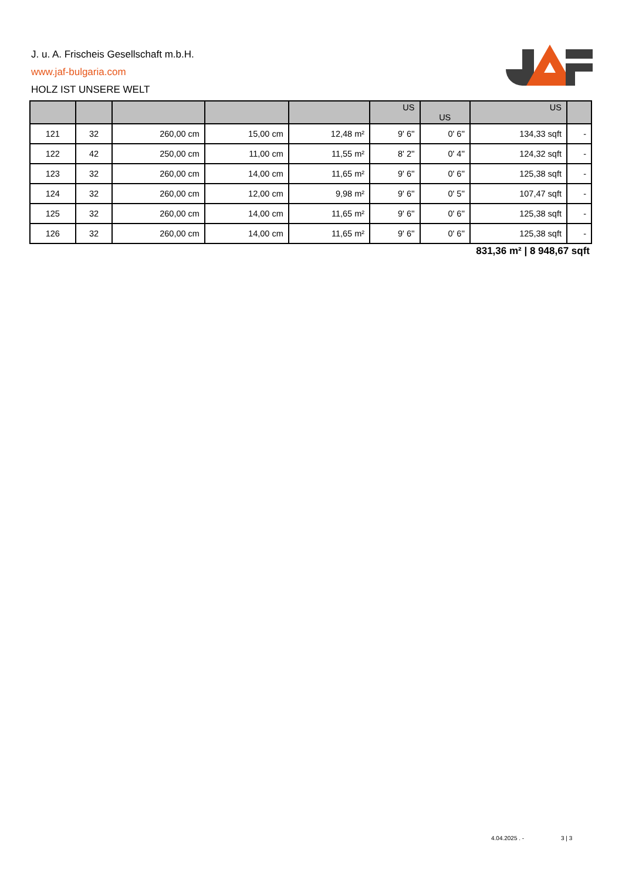J. u. A. Frischeis Gesellschaft m.b.H.
www.jaf-bulgaria.com
HOLZ IST UNSERE WELT
| | | | | | US | US | US | |
| --- | --- | --- | --- | --- | --- | --- | --- | --- |
| 121 | 32 | 260,00 cm | 15,00 cm | 12,48 m² | 9' 6'' | 0' 6'' | 134,33 sqft | - |
| 122 | 42 | 250,00 cm | 11,00 cm | 11,55 m² | 8' 2'' | 0' 4'' | 124,32 sqft | - |
| 123 | 32 | 260,00 cm | 14,00 cm | 11,65 m² | 9' 6'' | 0' 6'' | 125,38 sqft | - |
| 124 | 32 | 260,00 cm | 12,00 cm | 9,98 m² | 9' 6'' | 0' 5'' | 107,47 sqft | - |
| 125 | 32 | 260,00 cm | 14,00 cm | 11,65 m² | 9' 6'' | 0' 6'' | 125,38 sqft | - |
| 126 | 32 | 260,00 cm | 14,00 cm | 11,65 m² | 9' 6'' | 0' 6'' | 125,38 sqft | - |
831,36 m² | 8 948,67 sqft
4.04.2025 . - 3 | 3